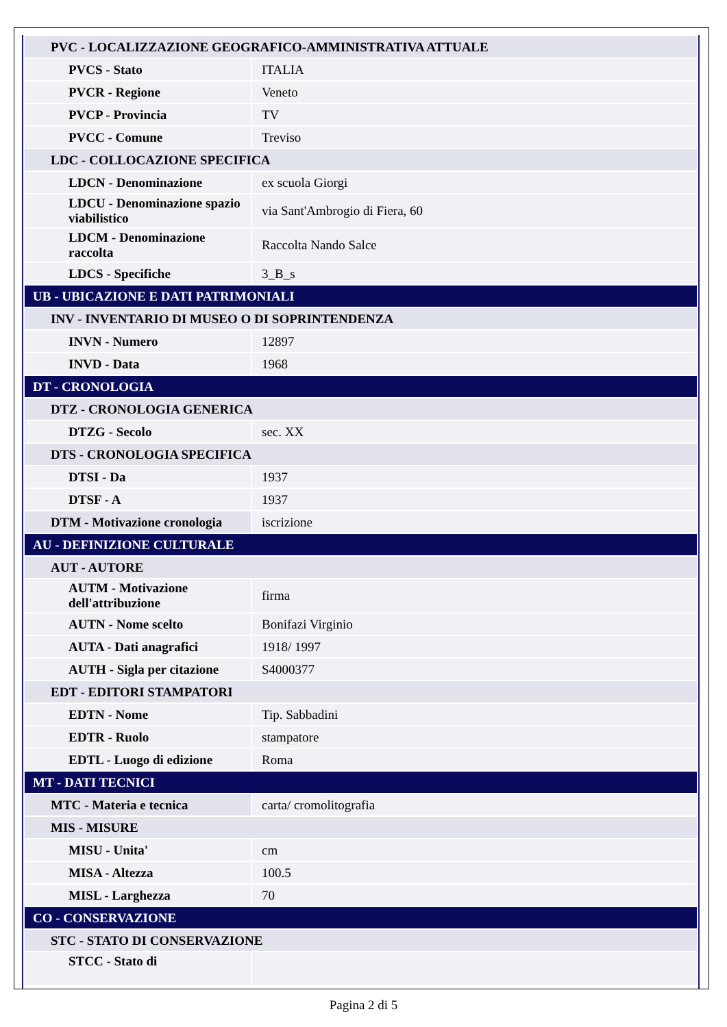| PVC - LOCALIZZAZIONE GEOGRAFICO-AMMINISTRATIVA ATTUALE | |
| PVCS - Stato | ITALIA |
| PVCR - Regione | Veneto |
| PVCP - Provincia | TV |
| PVCC - Comune | Treviso |
| LDC - COLLOCAZIONE SPECIFICA | |
| LDCN - Denominazione | ex scuola Giorgi |
| LDCU - Denominazione spazio viabilistico | via Sant'Ambrogio di Fiera, 60 |
| LDCM - Denominazione raccolta | Raccolta Nando Salce |
| LDCS - Specifiche | 3_B_s |
| UB - UBICAZIONE E DATI PATRIMONIALI | |
| INV - INVENTARIO DI MUSEO O DI SOPRINTENDENZA | |
| INVN - Numero | 12897 |
| INVD - Data | 1968 |
| DT - CRONOLOGIA | |
| DTZ - CRONOLOGIA GENERICA | |
| DTZG - Secolo | sec. XX |
| DTS - CRONOLOGIA SPECIFICA | |
| DTSI - Da | 1937 |
| DTSF - A | 1937 |
| DTM - Motivazione cronologia | iscrizione |
| AU - DEFINIZIONE CULTURALE | |
| AUT - AUTORE | |
| AUTM - Motivazione dell'attribuzione | firma |
| AUTN - Nome scelto | Bonifazi Virginio |
| AUTA - Dati anagrafici | 1918/ 1997 |
| AUTH - Sigla per citazione | S4000377 |
| EDT - EDITORI STAMPATORI | |
| EDTN - Nome | Tip. Sabbadini |
| EDTR - Ruolo | stampatore |
| EDTL - Luogo di edizione | Roma |
| MT - DATI TECNICI | |
| MTC - Materia e tecnica | carta/ cromolitografia |
| MIS - MISURE | |
| MISU - Unita' | cm |
| MISA - Altezza | 100.5 |
| MISL - Larghezza | 70 |
| CO - CONSERVAZIONE | |
| STC - STATO DI CONSERVAZIONE | |
| STCC - Stato di | |
Pagina 2 di 5